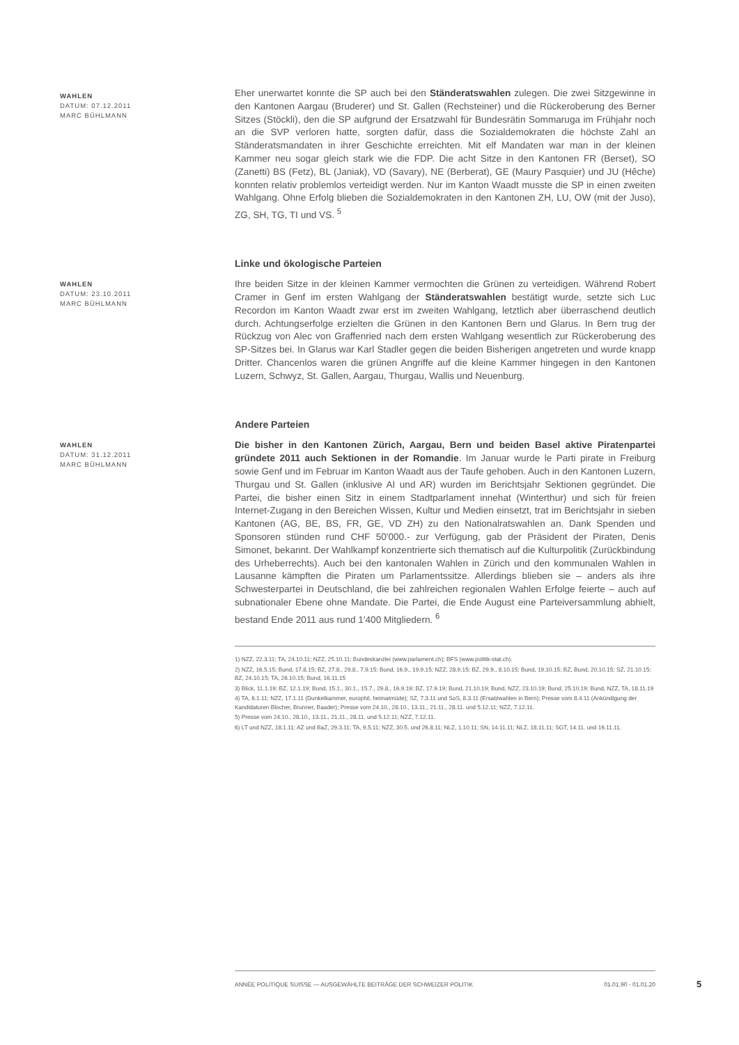WAHLEN
DATUM: 07.12.2011
MARC BÜHLMANN
Eher unerwartet konnte die SP auch bei den Ständeratswahlen zulegen. Die zwei Sitzgewinne in den Kantonen Aargau (Bruderer) und St. Gallen (Rechsteiner) und die Rückeroberung des Berner Sitzes (Stöckli), den die SP aufgrund der Ersatzwahl für Bundesrätin Sommaruga im Frühjahr noch an die SVP verloren hatte, sorgten dafür, dass die Sozialdemokraten die höchste Zahl an Ständeratsmandaten in ihrer Geschichte erreichten. Mit elf Mandaten war man in der kleinen Kammer neu sogar gleich stark wie die FDP. Die acht Sitze in den Kantonen FR (Berset), SO (Zanetti) BS (Fetz), BL (Janiak), VD (Savary), NE (Berberat), GE (Maury Pasquier) und JU (Hêche) konnten relativ problemlos verteidigt werden. Nur im Kanton Waadt musste die SP in einen zweiten Wahlgang. Ohne Erfolg blieben die Sozialdemokraten in den Kantonen ZH, LU, OW (mit der Juso), ZG, SH, TG, TI und VS. <sup>5</sup>
WAHLEN
DATUM: 23.10.2011
MARC BÜHLMANN
Linke und ökologische Parteien
Ihre beiden Sitze in der kleinen Kammer vermochten die Grünen zu verteidigen. Während Robert Cramer in Genf im ersten Wahlgang der Ständeratswahlen bestätigt wurde, setzte sich Luc Recordon im Kanton Waadt zwar erst im zweiten Wahlgang, letztlich aber überraschend deutlich durch. Achtungserfolge erzielten die Grünen in den Kantonen Bern und Glarus. In Bern trug der Rückzug von Alec von Graffenried nach dem ersten Wahlgang wesentlich zur Rückeroberung des SP-Sitzes bei. In Glarus war Karl Stadler gegen die beiden Bisherigen angetreten und wurde knapp Dritter. Chancenlos waren die grünen Angriffe auf die kleine Kammer hingegen in den Kantonen Luzern, Schwyz, St. Gallen, Aargau, Thurgau, Wallis und Neuenburg.
WAHLEN
DATUM: 31.12.2011
MARC BÜHLMANN
Andere Parteien
Die bisher in den Kantonen Zürich, Aargau, Bern und beiden Basel aktive Piratenpartei gründete 2011 auch Sektionen in der Romandie. Im Januar wurde le Parti pirate in Freiburg sowie Genf und im Februar im Kanton Waadt aus der Taufe gehoben. Auch in den Kantonen Luzern, Thurgau und St. Gallen (inklusive AI und AR) wurden im Berichtsjahr Sektionen gegründet. Die Partei, die bisher einen Sitz in einem Stadtparlament innehat (Winterthur) und sich für freien Internet-Zugang in den Bereichen Wissen, Kultur und Medien einsetzt, trat im Berichtsjahr in sieben Kantonen (AG, BE, BS, FR, GE, VD ZH) zu den Nationalratswahlen an. Dank Spenden und Sponsoren stünden rund CHF 50'000.- zur Verfügung, gab der Präsident der Piraten, Denis Simonet, bekannt. Der Wahlkampf konzentrierte sich thematisch auf die Kulturpolitik (Zurückbindung des Urheberrechts). Auch bei den kantonalen Wahlen in Zürich und den kommunalen Wahlen in Lausanne kämpften die Piraten um Parlamentssitze. Allerdings blieben sie – anders als ihre Schwesterpartei in Deutschland, die bei zahlreichen regionalen Wahlen Erfolge feierte – auch auf subnationaler Ebene ohne Mandate. Die Partei, die Ende August eine Parteiversammlung abhielt, bestand Ende 2011 aus rund 1'400 Mitgliedern. <sup>6</sup>
1) NZZ, 22.3.11; TA, 24.10.11; NZZ, 25.10.11; Bundeskanzlei (www.parlament.ch); BFS (www.politik-stat.ch).
2) NZZ, 16.5.15; Bund, 17.8.15; BZ, 27.8., 29.8., 7.9.15; Bund, 16.9., 19.9.15; NZZ, 28.9.15; BZ, 29.9., 8.10.15; Bund, 19.10.15; BZ, Bund, 20.10.15; SZ, 21.10.15; BZ, 24.10.15; TA, 26.10.15; Bund, 16.11.15
3) Blick, 11.1.19; BZ, 12.1.19; Bund, 15.1., 30.1., 15.7., 29.8., 16.9.19; BZ, 17.9.19; Bund, 21.10.19; Bund, NZZ, 23.10.19; Bund, 25.10.19; Bund, NZZ, TA, 18.11.19
4) TA, 6.1.11; NZZ, 17.1.11 (Dunkelkammer, europhil, heimatmüde); SZ, 7.3.11 und SoS, 8.3.11 (Ersatzwahlen in Bern); Presse vom 8.4.11 (Ankündigung der Kandidaturen Blocher, Brunner, Baader); Presse vom 24.10., 28.10., 13.11., 21.11., 28.11. und 5.12.11; NZZ, 7.12.11.
5) Presse vom 24.10., 28.10., 13.11., 21.11., 28.11. und 5.12.11; NZZ, 7.12.11.
6) LT und NZZ, 18.1.11; AZ und BaZ, 29.3.11; TA, 9.5.11; NZZ, 30.5. und 26.8.11; NLZ, 1.10.11; SN, 14.11.11; NLZ, 18.11.11; SGT, 14.11. und 16.11.11.
ANNÉE POLITIQUE SUISSE — AUSGEWÄHLTE BEITRÄGE DER SCHWEIZER POLITIK 01.01.90 - 01.01.20
5